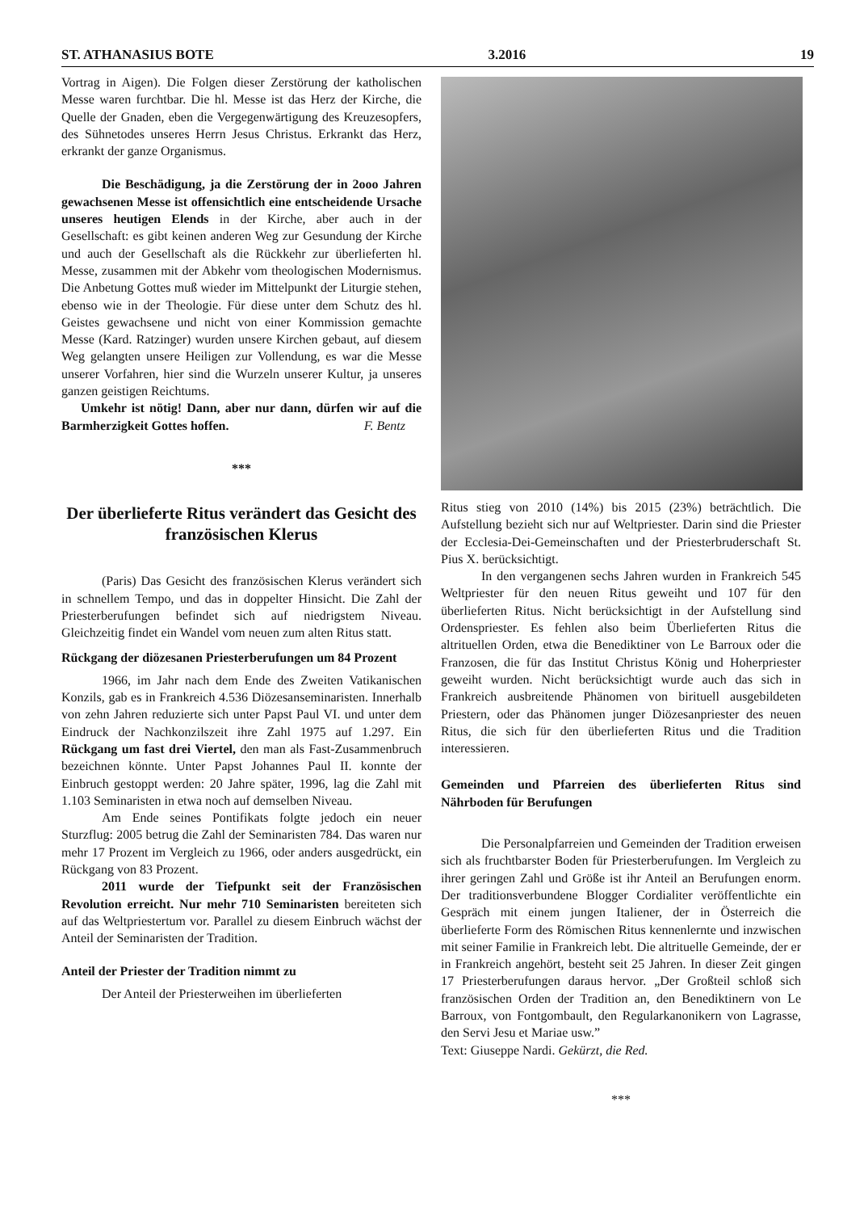ST. ATHANASIUS BOTE 3.2016 19
Vortrag in Aigen). Die Folgen dieser Zerstörung der katholischen Messe waren furchtbar. Die hl. Messe ist das Herz der Kirche, die Quelle der Gnaden, eben die Vergegenwärtigung des Kreuzesopfers, des Sühnetodes unseres Herrn Jesus Christus. Erkrankt das Herz, erkrankt der ganze Organismus.
Die Beschädigung, ja die Zerstörung der in 2ooo Jahren gewachsenen Messe ist offensichtlich eine entscheidende Ursache unseres heutigen Elends in der Kirche, aber auch in der Gesellschaft: es gibt keinen anderen Weg zur Gesundung der Kirche und auch der Gesellschaft als die Rückkehr zur überlieferten hl. Messe, zusammen mit der Abkehr vom theologischen Modernismus. Die Anbetung Gottes muß wieder im Mittelpunkt der Liturgie stehen, ebenso wie in der Theologie. Für diese unter dem Schutz des hl. Geistes gewachsene und nicht von einer Kommission gemachte Messe (Kard. Ratzinger) wurden unsere Kirchen gebaut, auf diesem Weg gelangten unsere Heiligen zur Vollendung, es war die Messe unserer Vorfahren, hier sind die Wurzeln unserer Kultur, ja unseres ganzen geistigen Reichtums.
Umkehr ist nötig! Dann, aber nur dann, dürfen wir auf die Barmherzigkeit Gottes hoffen. F. Bentz
***
Der überlieferte Ritus verändert das Gesicht des französischen Klerus
(Paris) Das Gesicht des französischen Klerus verändert sich in schnellem Tempo, und das in doppelter Hinsicht. Die Zahl der Priesterberufungen befindet sich auf niedrigstem Niveau. Gleichzeitig findet ein Wandel vom neuen zum alten Ritus statt.
Rückgang der diözesanen Priesterberufungen um 84 Prozent
1966, im Jahr nach dem Ende des Zweiten Vatikanischen Konzils, gab es in Frankreich 4.536 Diözesanseminaristen. Innerhalb von zehn Jahren reduzierte sich unter Papst Paul VI. und unter dem Eindruck der Nachkonzilszeit ihre Zahl 1975 auf 1.297. Ein Rückgang um fast drei Viertel, den man als Fast-Zusammenbruch bezeichnen könnte. Unter Papst Johannes Paul II. konnte der Einbruch gestoppt werden: 20 Jahre später, 1996, lag die Zahl mit 1.103 Seminaristen in etwa noch auf demselben Niveau.
Am Ende seines Pontifikats folgte jedoch ein neuer Sturzflug: 2005 betrug die Zahl der Seminaristen 784. Das waren nur mehr 17 Prozent im Vergleich zu 1966, oder anders ausgedrückt, ein Rückgang von 83 Prozent.
2011 wurde der Tiefpunkt seit der Französischen Revolution erreicht. Nur mehr 710 Seminaristen bereiteten sich auf das Weltpriestertum vor. Parallel zu diesem Einbruch wächst der Anteil der Seminaristen der Tradition.
Anteil der Priester der Tradition nimmt zu
Der Anteil der Priesterweihen im überlieferten
Ritus stieg von 2010 (14%) bis 2015 (23%) beträchtlich. Die Aufstellung bezieht sich nur auf Weltpriester. Darin sind die Priester der Ecclesia-Dei-Gemeinschaften und der Priesterbruderschaft St. Pius X. berücksichtigt.
In den vergangenen sechs Jahren wurden in Frankreich 545 Weltpriester für den neuen Ritus geweiht und 107 für den überlieferten Ritus. Nicht berücksichtigt in der Aufstellung sind Ordenspriester. Es fehlen also beim Überlieferten Ritus die altrituellen Orden, etwa die Benediktiner von Le Barroux oder die Franzosen, die für das Institut Christus König und Hoherpriester geweiht wurden. Nicht berücksichtigt wurde auch das sich in Frankreich ausbreitende Phänomen von birituell ausgebildeten Priestern, oder das Phänomen junger Diözesanpriester des neuen Ritus, die sich für den überlieferten Ritus und die Tradition interessieren.
Gemeinden und Pfarreien des überlieferten Ritus sind Nährboden für Berufungen
Die Personalpfarreien und Gemeinden der Tradition erweisen sich als fruchtbarster Boden für Priesterberufungen. Im Vergleich zu ihrer geringen Zahl und Größe ist ihr Anteil an Berufungen enorm. Der traditionsverbundene Blogger Cordialiter veröffentlichte ein Gespräch mit einem jungen Italiener, der in Österreich die überlieferte Form des Römischen Ritus kennenlernte und inzwischen mit seiner Familie in Frankreich lebt. Die altrituelle Gemeinde, der er in Frankreich angehört, besteht seit 25 Jahren. In dieser Zeit gingen 17 Priesterberufungen daraus hervor. „Der Großteil schloß sich französischen Orden der Tradition an, den Benediktinern von Le Barroux, von Fontgombault, den Regularkanonikern von Lagrasse, den Servi Jesu et Mariae usw.”
Text: Giuseppe Nardi. Gekürzt, die Red.
***